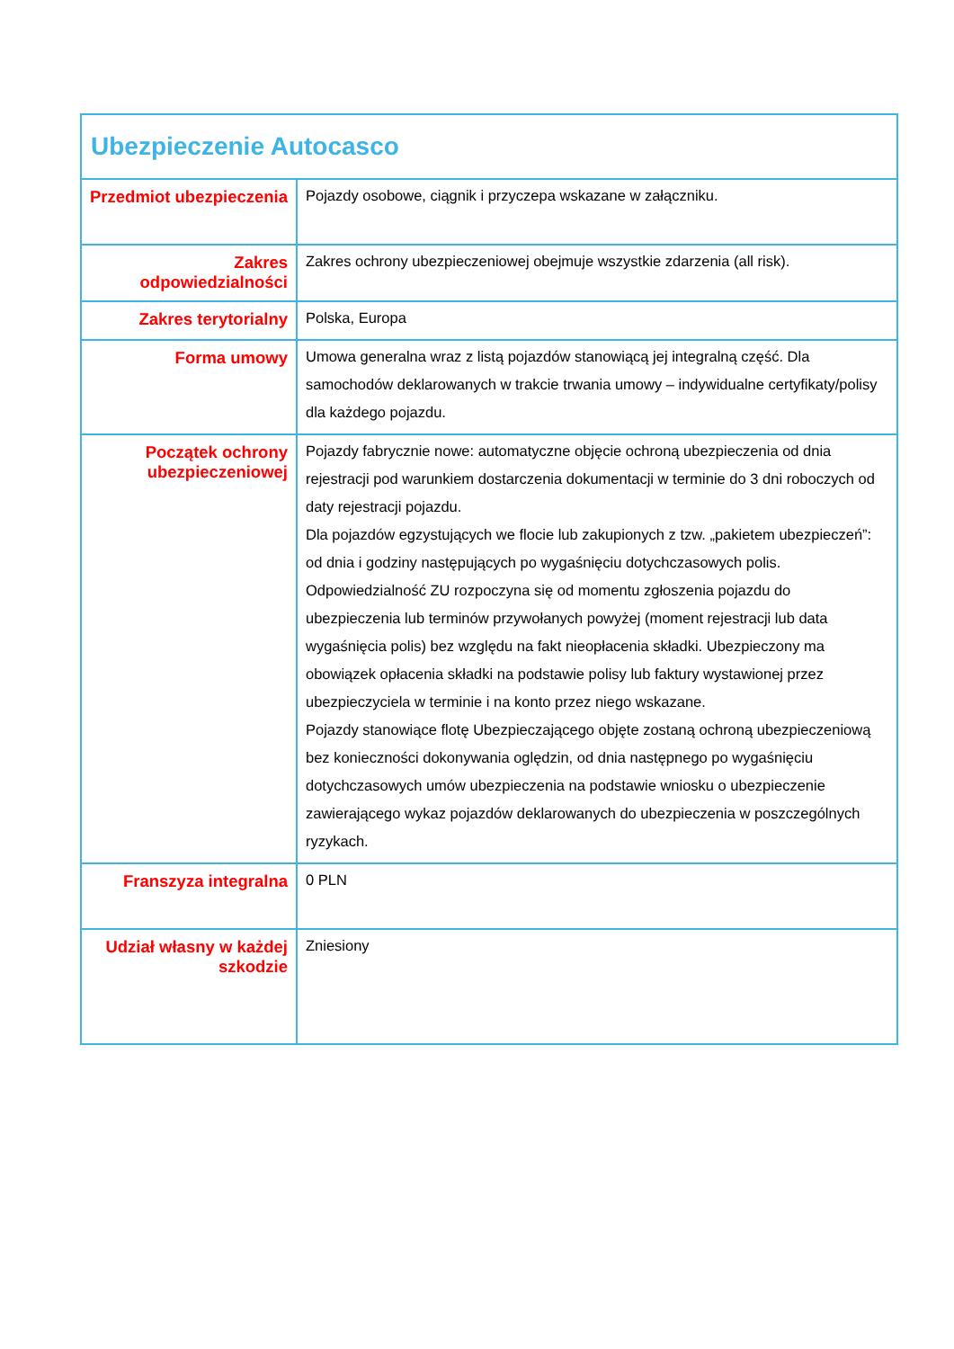| Ubezpieczenie Autocasco | |
| Przedmiot ubezpieczenia | Pojazdy osobowe, ciągnik i przyczepa wskazane w załączniku. |
| Zakres odpowiedzialności | Zakres ochrony ubezpieczeniowej obejmuje wszystkie zdarzenia (all risk). |
| Zakres terytorialny | Polska, Europa |
| Forma umowy | Umowa generalna wraz z listą pojazdów stanowiącą jej integralną część. Dla samochodów deklarowanych w trakcie trwania umowy – indywidualne certyfikaty/polisy dla każdego pojazdu. |
| Początek ochrony ubezpieczeniowej | Pojazdy fabrycznie nowe: automatyczne objęcie ochroną ubezpieczenia od dnia rejestracji pod warunkiem dostarczenia dokumentacji w terminie do 3 dni roboczych od daty rejestracji pojazdu. Dla pojazdów egzystujących we flocie lub zakupionych z tzw. „pakietem ubezpieczeń”: od dnia i godziny następujących po wygaśnięciu dotychczasowych polis. Odpowiedzialność ZU rozpoczyna się od momentu zgłoszenia pojazdu do ubezpieczenia lub terminów przywołanych powyżej (moment rejestracji lub data wygaśnięcia polis) bez względu na fakt nieopłacenia składki. Ubezpieczony ma obowiązek opłacenia składki na podstawie polisy lub faktury wystawionej przez ubezpieczyciela w terminie i na konto przez niego wskazane. Pojazdy stanowiące flotę Ubezpieczającego objęte zostaną ochroną ubezpieczeniową bez konieczności dokonywania oględzin, od dnia następnego po wygaśnięciu dotychczasowych umów ubezpieczenia na podstawie wniosku o ubezpieczenie zawierającego wykaz pojazdów deklarowanych do ubezpieczenia w poszczególnych ryzykach. |
| Franszyza integralna | 0 PLN |
| Udział własny w każdej szkodzie | Zniesiony |